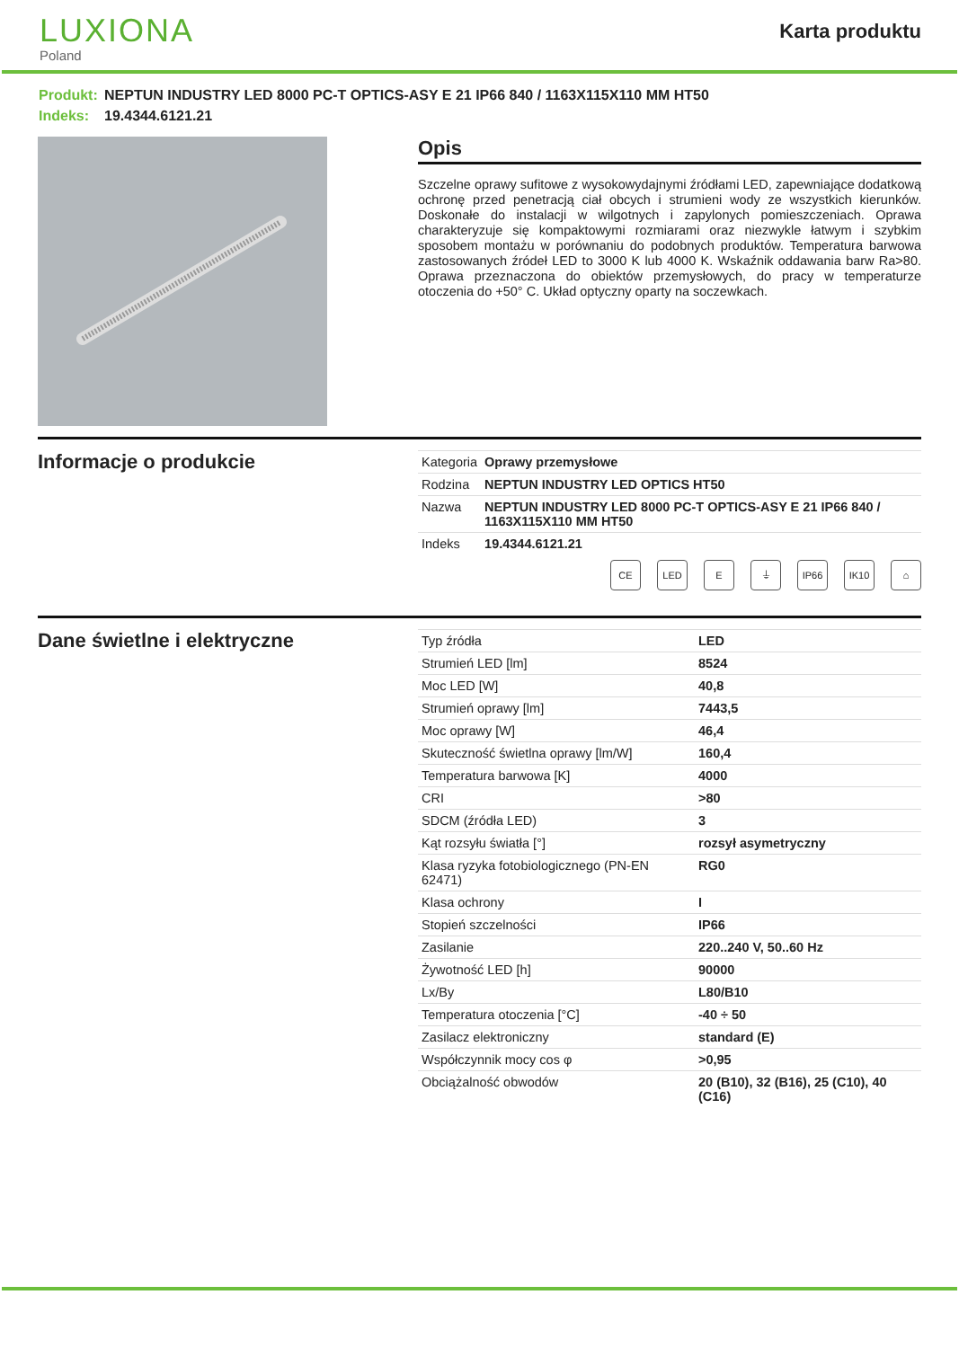LUXIONA
Poland
Karta produktu
Produkt: NEPTUN INDUSTRY LED 8000 PC-T OPTICS-ASY E 21 IP66 840 / 1163X115X110 MM HT50
Indeks: 19.4344.6121.21
Opis
Szczelne oprawy sufitowe z wysokowydajnymi źródłami LED, zapewniające dodatkową ochronę przed penetracją ciał obcych i strumieni wody ze wszystkich kierunków. Doskonałe do instalacji w wilgotnych i zapylonych pomieszczeniach. Oprawa charakteryzuje się kompaktowymi rozmiarami oraz niezwykle łatwym i szybkim sposobem montażu w porównaniu do podobnych produktów. Temperatura barwowa zastosowanych źródeł LED to 3000 K lub 4000 K. Wskaźnik oddawania barw Ra>80. Oprawa przeznaczona do obiektów przemysłowych, do pracy w temperaturze otoczenia do +50° C. Układ optyczny oparty na soczewkach.
Informacje o produkcie
| Kategoria | Oprawy przemysłowe |
| Rodzina | NEPTUN INDUSTRY LED OPTICS HT50 |
| Nazwa | NEPTUN INDUSTRY LED 8000 PC-T OPTICS-ASY E 21 IP66 840 / 1163X115X110 MM HT50 |
| Indeks | 19.4344.6121.21 |
CE LED E ⏚ IP66 IK10 ⌂
Dane świetlne i elektryczne
| Typ źródła | LED |
| Strumień LED [lm] | 8524 |
| Moc LED [W] | 40,8 |
| Strumień oprawy [lm] | 7443,5 |
| Moc oprawy [W] | 46,4 |
| Skuteczność świetlna oprawy [lm/W] | 160,4 |
| Temperatura barwowa [K] | 4000 |
| CRI | >80 |
| SDCM (źródła LED) | 3 |
| Kąt rozsyłu światła [°] | rozsył asymetryczny |
| Klasa ryzyka fotobiologicznego (PN-EN 62471) | RG0 |
| Klasa ochrony | I |
| Stopień szczelności | IP66 |
| Zasilanie | 220..240 V, 50..60 Hz |
| Żywotność LED [h] | 90000 |
| Lx/By | L80/B10 |
| Temperatura otoczenia [°C] | -40 ÷ 50 |
| Zasilacz elektroniczny | standard (E) |
| Współczynnik mocy cos φ | >0,95 |
| Obciążalność obwodów | 20 (B10), 32 (B16), 25 (C10), 40 (C16) |